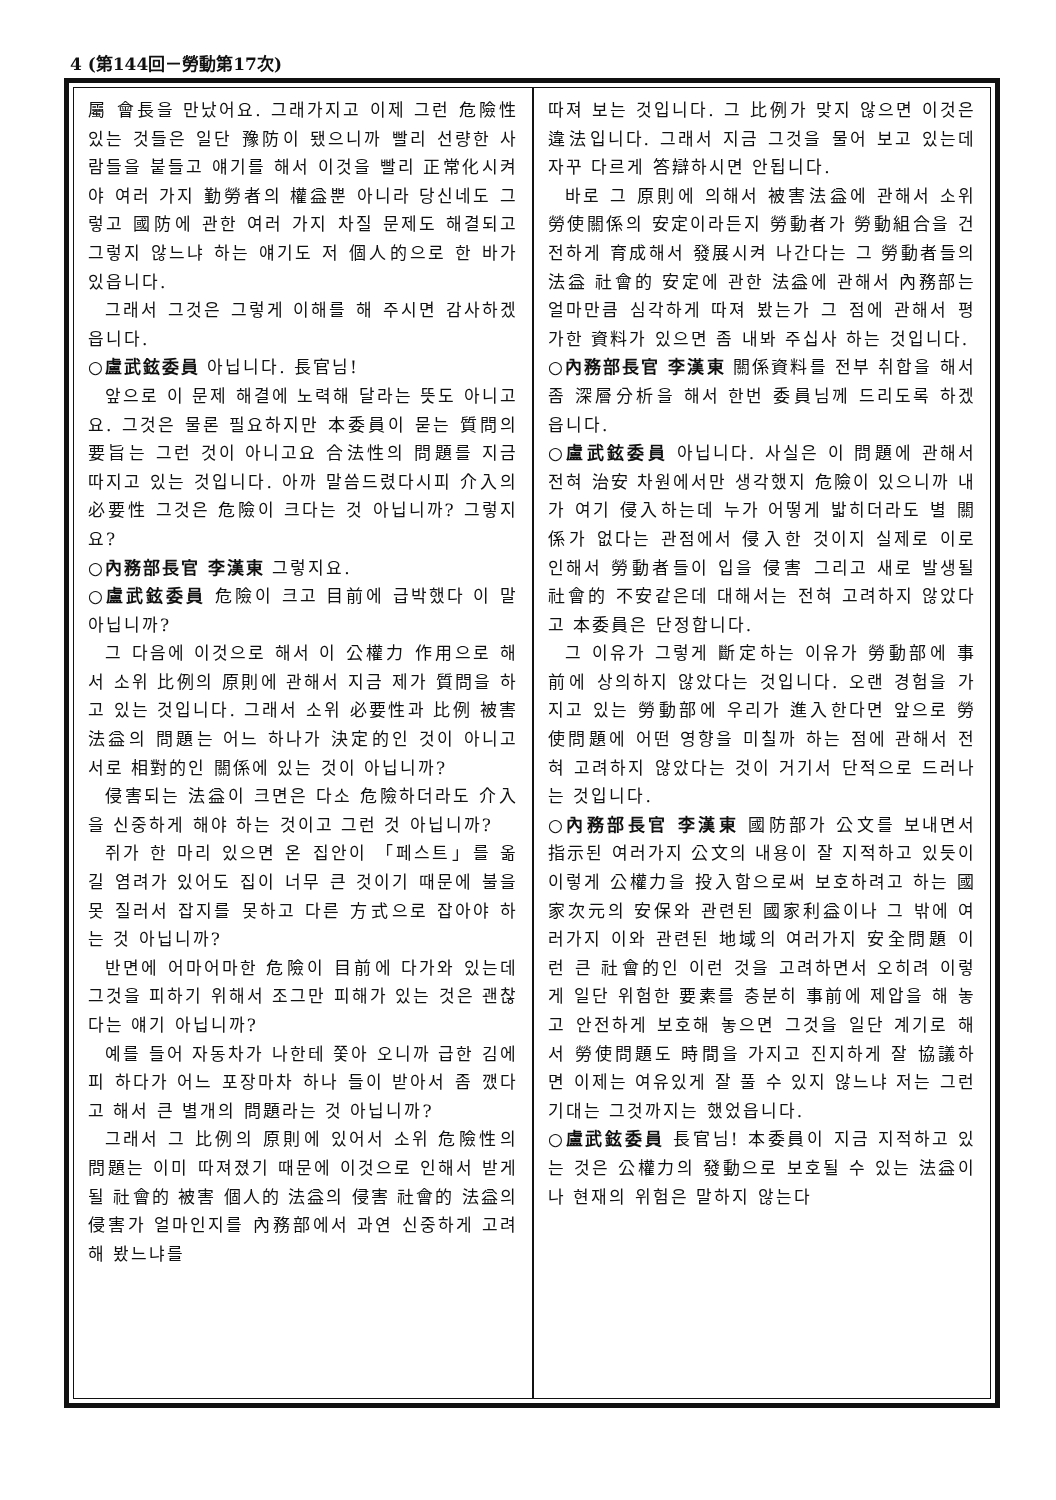4 (第144回－勞動第17次)
屬 會長을 만났어요. 그래가지고 이제 그런 危險性있는 것들은 일단 豫防이 됐으니까 빨리 선량한 사람들을 붙들고 얘기를 해서 이것을 빨리 正常化시켜야 여러 가지 勤勞者의 權益뿐 아니라 당신네도 그렇고 國防에 관한 여러 가지 차질 문제도 해결되고 그렇지 않느냐 하는 얘기도 저 個人的으로 한 바가 있읍니다.
그래서 그것은 그렇게 이해를 해 주시면 감사하겠읍니다.
○盧武鉉委員 아닙니다. 長官님!
앞으로 이 문제 해결에 노력해 달라는 뜻도 아니고요. 그것은 물론 필요하지만 本委員이 묻는 質問의 要旨는 그런 것이 아니고요 合法性의 問題를 지금 따지고 있는 것입니다. 아까 말씀드렸다시피 介入의 必要性 그것은 危險이 크다는 것 아닙니까? 그렇지요?
○內務部長官 李漢東 그렇지요.
○盧武鉉委員 危險이 크고 目前에 급박했다 이 말 아닙니까?
그 다음에 이것으로 해서 이 公權力 作用으로 해서 소위 比例의 原則에 관해서 지금 제가 質問을 하고 있는 것입니다. 그래서 소위 必要性과 比例 被害法益의 問題는 어느 하나가 決定的인 것이 아니고 서로 相對的인 關係에 있는 것이 아닙니까?
侵害되는 法益이 크면은 다소 危險하더라도 介入을 신중하게 해야 하는 것이고 그런 것 아닙니까?
쥐가 한 마리 있으면 온 집안이 「페스트」를 옮길 염려가 있어도 집이 너무 큰 것이기 때문에 불을 못 질러서 잡지를 못하고 다른 方式으로 잡아야 하는 것 아닙니까?
반면에 어마어마한 危險이 目前에 다가와 있는데 그것을 피하기 위해서 조그만 피해가 있는 것은 괜찮다는 얘기 아닙니까?
예를 들어 자동차가 나한테 쫓아 오니까 급한 김에 피 하다가 어느 포장마차 하나 들이 받아서 좀 깼다고 해서 큰 별개의 問題라는 것 아닙니까?
그래서 그 比例의 原則에 있어서 소위 危險性의 問題는 이미 따져졌기 때문에 이것으로 인해서 받게 될 社會的 被害 個人的 法益의 侵害 社會的 法益의 侵害가 얼마인지를 內務部에서 과연 신중하게 고려해 봤느냐를
따져 보는 것입니다. 그 比例가 맞지 않으면 이것은 違法입니다. 그래서 지금 그것을 물어 보고 있는데 자꾸 다르게 答辯하시면 안됩니다.
바로 그 原則에 의해서 被害法益에 관해서 소위 勞使關係의 安定이라든지 勞動者가 勞動組合을 건전하게 育成해서 發展시켜 나간다는 그 勞動者들의 法益 社會的 安定에 관한 法益에 관해서 內務部는 얼마만큼 심각하게 따져 봤는가 그 점에 관해서 평가한 資料가 있으면 좀 내봐 주십사 하는 것입니다.
○內務部長官 李漢東 關係資料를 전부 취합을 해서 좀 深層分析을 해서 한번 委員님께 드리도록 하겠읍니다.
○盧武鉉委員 아닙니다. 사실은 이 問題에 관해서 전혀 治安 차원에서만 생각했지 危險이 있으니까 내가 여기 侵入하는데 누가 어떻게 밟히더라도 별 關係가 없다는 관점에서 侵入한 것이지 실제로 이로 인해서 勞動者들이 입을 侵害 그리고 새로 발생될 社會的 不安같은데 대해서는 전혀 고려하지 않았다고 本委員은 단정합니다.
그 이유가 그렇게 斷定하는 이유가 勞動部에 事前에 상의하지 않았다는 것입니다. 오랜 경험을 가지고 있는 勞動部에 우리가 進入한다면 앞으로 勞使問題에 어떤 영향을 미칠까 하는 점에 관해서 전혀 고려하지 않았다는 것이 거기서 단적으로 드러나는 것입니다.
○內務部長官 李漢東 國防部가 公文를 보내면서 指示된 여러가지 公文의 내용이 잘 지적하고 있듯이 이렇게 公權力을 投入함으로써 보호하려고 하는 國家次元의 安保와 관련된 國家利益이나 그 밖에 여러가지 이와 관련된 地域의 여러가지 安全問題 이런 큰 社會的인 이런 것을 고려하면서 오히려 이렇게 일단 위험한 要素를 충분히 事前에 제압을 해 놓고 안전하게 보호해 놓으면 그것을 일단 계기로 해서 勞使問題도 時間을 가지고 진지하게 잘 協議하면 이제는 여유있게 잘 풀 수 있지 않느냐 저는 그런 기대는 그것까지는 했었읍니다.
○盧武鉉委員 長官님! 本委員이 지금 지적하고 있는 것은 公權力의 發動으로 보호될 수 있는 法益이나 현재의 위험은 말하지 않는다